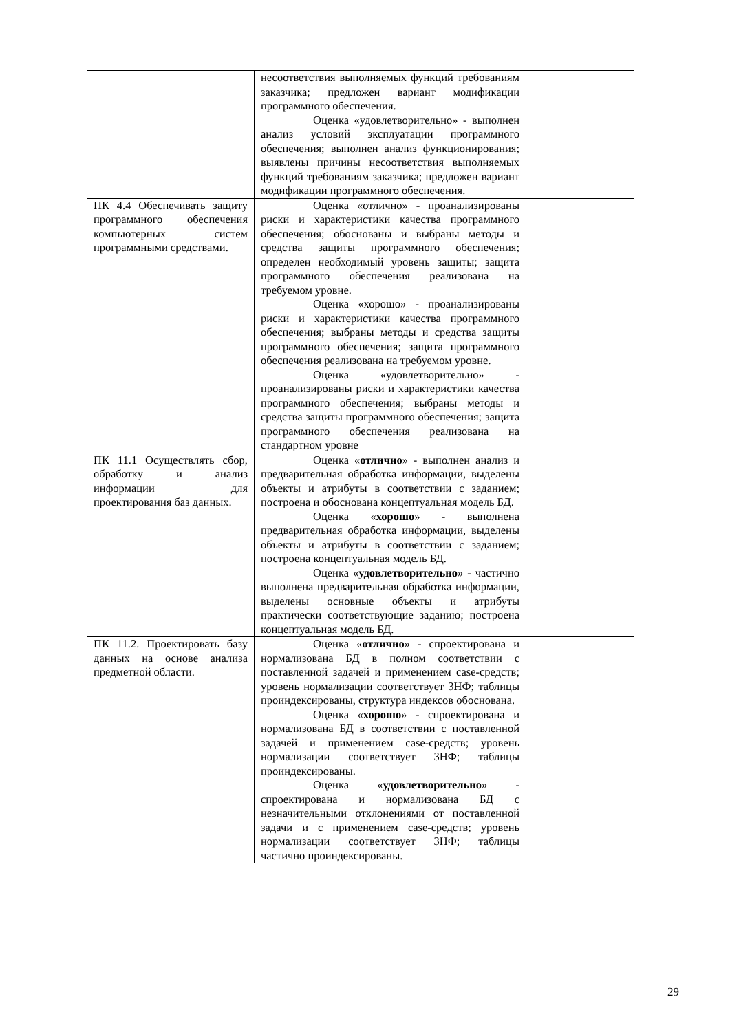| | несоответствия выполняемых функций требованиям заказчика; предложен вариант модификации программного обеспечения. Оценка «удовлетворительно» - выполнен анализ условий эксплуатации программного обеспечения; выполнен анализ функционирования; выявлены причины несоответствия выполняемых функций требованиям заказчика; предложен вариант модификации программного обеспечения. | |
| ПК 4.4 Обеспечивать защиту программного обеспечения компьютерных систем программными средствами. | Оценка «отлично» - проанализированы риски и характеристики качества программного обеспечения; обоснованы и выбраны методы и средства защиты программного обеспечения; определен необходимый уровень защиты; защита программного обеспечения реализована на требуемом уровне. Оценка «хорошо» - проанализированы риски и характеристики качества программного обеспечения; выбраны методы и средства защиты программного обеспечения; защита программного обеспечения реализована на требуемом уровне. Оценка «удовлетворительно» - проанализированы риски и характеристики качества программного обеспечения; выбраны методы и средства защиты программного обеспечения; защита программного обеспечения реализована на стандартном уровне | |
| ПК 11.1 Осуществлять сбор, обработку и анализ информации для проектирования баз данных. | Оценка « отлично » - выполнен анализ и предварительная обработка информации, выделены объекты и атрибуты в соответствии с заданием; построена и обоснована концептуальная модель БД. Оценка « хорошо » - выполнена предварительная обработка информации, выделены объекты и атрибуты в соответствии с заданием; построена концептуальная модель БД. Оценка « удовлетворительно » - частично выполнена предварительная обработка информации, выделены основные объекты и атрибуты практически соответствующие заданию; построена концептуальная модель БД. | |
| ПК 11.2. Проектировать базу данных на основе анализа предметной области. | Оценка « отлично » - спроектирована и нормализована БД в полном соответствии с поставленной задачей и применением case-средств; уровень нормализации соответствует 3НФ; таблицы проиндексированы, структура индексов обоснована. Оценка « хорошо » - спроектирована и нормализована БД в соответствии с поставленной задачей и применением case-средств; уровень нормализации соответствует 3НФ; таблицы проиндексированы. Оценка « удовлетворительно » - спроектирована и нормализована БД с незначительными отклонениями от поставленной задачи и с применением case-средств; уровень нормализации соответствует 3НФ; таблицы частично проиндексированы. | |
29